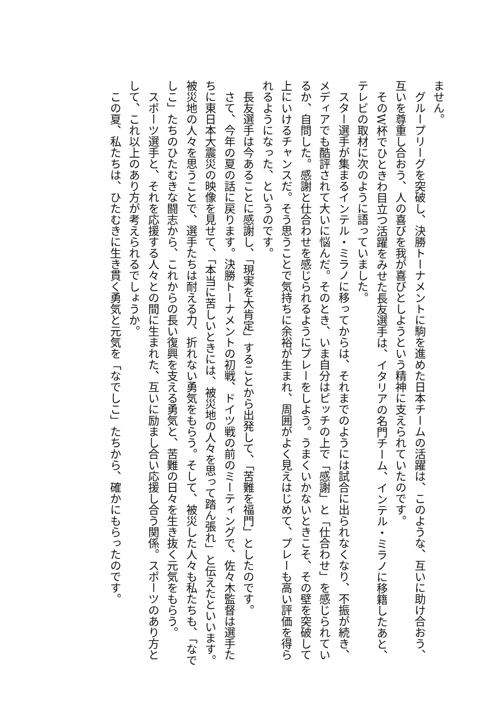ません。
　グループリーグを突破し、決勝トーナメントに駒を進めた日本チームの活躍は、このような、互いに助け合おう、互いを尊重し合おう、人の喜びを我が喜びとしようという精神に支えられていたのです。
　そのW杯でひときわ目立つ活躍をみせた長友選手は、イタリアの名門チーム、インテル・ミラノに移籍したあと、テレビの取材に次のように語っていました。
　スター選手が集まるインテル・ミラノに移ってからは、それまでのようには試合に出られなくなり、不振が続き、メディアでも酷評されて大いに悩んだ。そのとき、いま自分はピッチの上で「感謝」と「仕合わせ」を感じられているか、自問した。感謝と仕合わせを感じられるようにプレーをしよう。うまくいかないときこそ、その壁を突破して上にいけるチャンスだ。そう思うことで気持ちに余裕が生まれ、周囲がよく見えはじめて、プレーも高い評価を得られるようになった、というのです。
　長友選手は今あることに感謝し、「現実を大肯定」することから出発して、「苦難を福門」としたのです。
　さて、今年の夏の話に戻ります。決勝トーナメントの初戦、ドイツ戦の前のミーティングで、佐々木監督は選手たちに東日本大震災の映像を見せて、「本当に苦しいときには、被災地の人々を思って踏ん張れ」と伝えたといいます。被災地の人々を思うことで、選手たちは耐える力、折れない勇気をもらう。そして、被災した人々も私たちも、「なでしこ」たちのひたむきな闘志から、これからの長い復興を支える勇気と、苦難の日々を生き抜く元気をもらう。
　スポーツ選手と、それを応援する人々との間に生まれた、互いに励まし合い応援し合う関係。スポーツのあり方として、これ以上のあり方が考えられるでしょうか。
　この夏、私たちは、ひたむきに生き貫く勇気と元気を「なでしこ」たちから、確かにもらったのです。